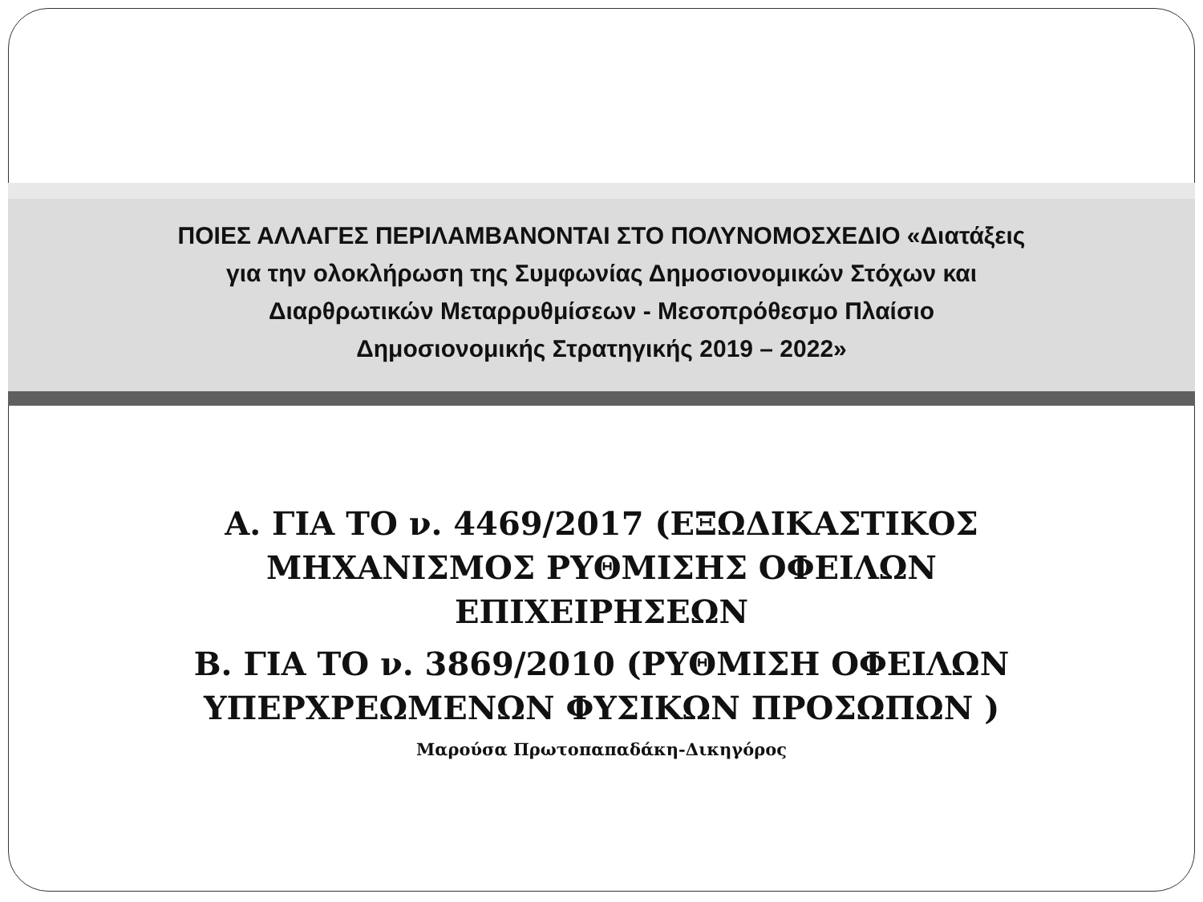ΠΟΙΕΣ ΑΛΛΑΓΕΣ ΠΕΡΙΛΑΜΒΑΝΟΝΤΑΙ ΣΤΟ ΠΟΛΥΝΟΜΟΣΧΕΔΙΟ «Διατάξεις
για την ολοκλήρωση της Συμφωνίας Δημοσιονομικών Στόχων και
Διαρθρωτικών Μεταρρυθμίσεων - Μεσοπρόθεσμο Πλαίσιο
Δημοσιονομικής Στρατηγικής 2019 – 2022»
Α. ΓΙΑ ΤΟ ν. 4469/2017 (ΕΞΩΔΙΚΑΣΤΙΚΟΣ ΜΗΧΑΝΙΣΜΟΣ ΡΥΘΜΙΣΗΣ ΟΦΕΙΛΩΝ ΕΠΙΧΕΙΡΗΣΕΩΝ
Β. ΓΙΑ ΤΟ ν. 3869/2010 (ΡΥΘΜΙΣΗ ΟΦΕΙΛΩΝ ΥΠΕΡΧΡΕΩΜΕΝΩΝ ΦΥΣΙΚΩΝ ΠΡΟΣΩΠΩΝ )
Μαρούσα Πρωτοπαπαδάκη-Δικηγόρος